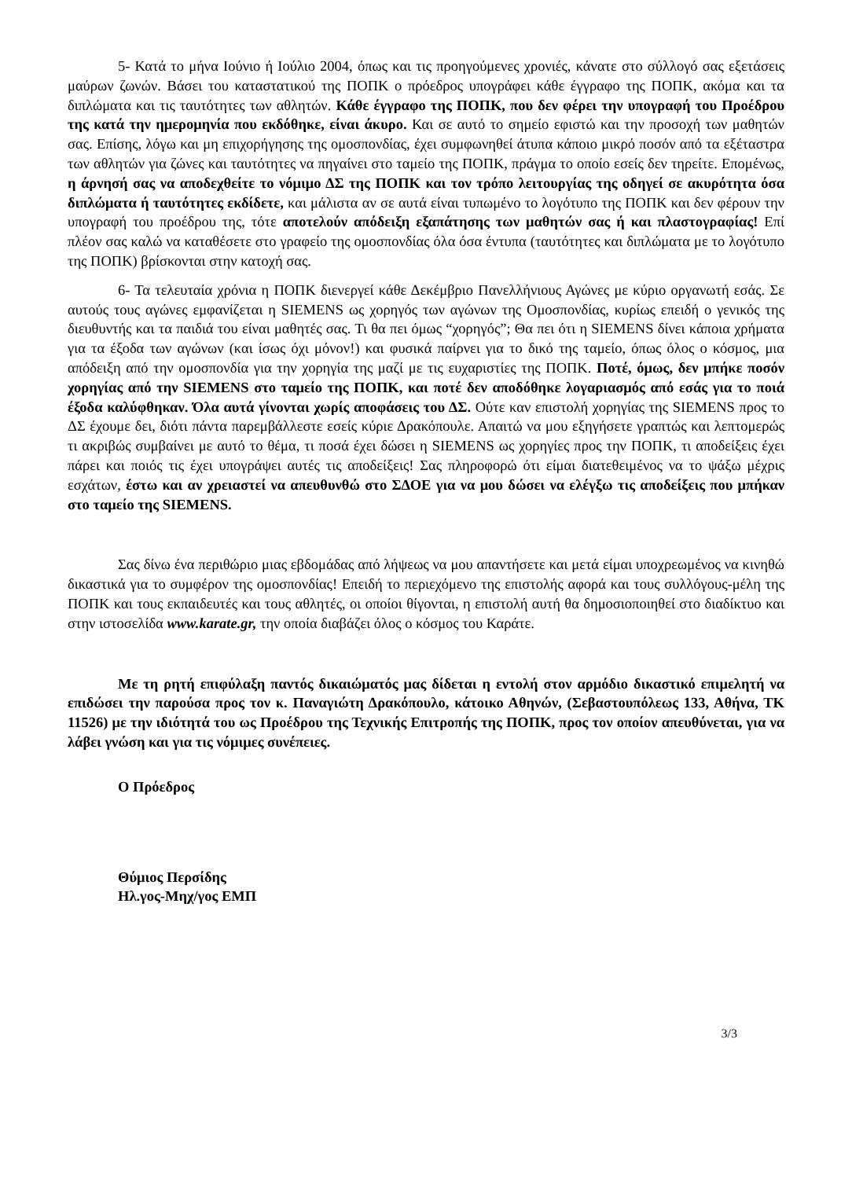5- Κατά το μήνα Ιούνιο ή Ιούλιο 2004, όπως και τις προηγούμενες χρονιές, κάνατε στο σύλλογό σας εξετάσεις μαύρων ζωνών. Βάσει του καταστατικού της ΠΟΠΚ ο πρόεδρος υπογράφει κάθε έγγραφο της ΠΟΠΚ, ακόμα και τα διπλώματα και τις ταυτότητες των αθλητών. Κάθε έγγραφο της ΠΟΠΚ, που δεν φέρει την υπογραφή του Προέδρου της κατά την ημερομηνία που εκδόθηκε, είναι άκυρο. Και σε αυτό το σημείο εφιστώ και την προσοχή των μαθητών σας. Επίσης, λόγω και μη επιχορήγησης της ομοσπονδίας, έχει συμφωνηθεί άτυπα κάποιο μικρό ποσόν από τα εξέταστρα των αθλητών για ζώνες και ταυτότητες να πηγαίνει στο ταμείο της ΠΟΠΚ, πράγμα το οποίο εσείς δεν τηρείτε. Επομένως, η άρνησή σας να αποδεχθείτε το νόμιμο ΔΣ της ΠΟΠΚ και τον τρόπο λειτουργίας της οδηγεί σε ακυρότητα όσα διπλώματα ή ταυτότητες εκδίδετε, και μάλιστα αν σε αυτά είναι τυπωμένο το λογότυπο της ΠΟΠΚ και δεν φέρουν την υπογραφή του προέδρου της, τότε αποτελούν απόδειξη εξαπάτησης των μαθητών σας ή και πλαστογραφίας! Επί πλέον σας καλώ να καταθέσετε στο γραφείο της ομοσπονδίας όλα όσα έντυπα (ταυτότητες και διπλώματα με το λογότυπο της ΠΟΠΚ) βρίσκονται στην κατοχή σας.
6- Τα τελευταία χρόνια η ΠΟΠΚ διενεργεί κάθε Δεκέμβριο Πανελλήνιους Αγώνες με κύριο οργανωτή εσάς. Σε αυτούς τους αγώνες εμφανίζεται η SIEMENS ως χορηγός των αγώνων της Ομοσπονδίας, κυρίως επειδή ο γενικός της διευθυντής και τα παιδιά του είναι μαθητές σας. Τι θα πει όμως “χορηγός”; Θα πει ότι η SIEMENS δίνει κάποια χρήματα για τα έξοδα των αγώνων (και ίσως όχι μόνον!) και φυσικά παίρνει για το δικό της ταμείο, όπως όλος ο κόσμος, μια απόδειξη από την ομοσπονδία για την χορηγία της μαζί με τις ευχαριστίες της ΠΟΠΚ. Ποτέ, όμως, δεν μπήκε ποσόν χορηγίας από την SIEMENS στο ταμείο της ΠΟΠΚ, και ποτέ δεν αποδόθηκε λογαριασμός από εσάς για το ποιά έξοδα καλύφθηκαν. Όλα αυτά γίνονται χωρίς αποφάσεις του ΔΣ. Ούτε καν επιστολή χορηγίας της SIEMENS προς το ΔΣ έχουμε δει, διότι πάντα παρεμβάλλεστε εσείς κύριε Δρακόπουλε. Απαιτώ να μου εξηγήσετε γραπτώς και λεπτομερώς τι ακριβώς συμβαίνει με αυτό το θέμα, τι ποσά έχει δώσει η SIEMENS ως χορηγίες προς την ΠΟΠΚ, τι αποδείξεις έχει πάρει και ποιός τις έχει υπογράψει αυτές τις αποδείξεις! Σας πληροφορώ ότι είμαι διατεθειμένος να το ψάξω μέχρις εσχάτων, έστω και αν χρειαστεί να απευθυνθώ στο ΣΔΟΕ για να μου δώσει να ελέγξω τις αποδείξεις που μπήκαν στο ταμείο της SIEMENS.
Σας δίνω ένα περιθώριο μιας εβδομάδας από λήψεως να μου απαντήσετε και μετά είμαι υποχρεωμένος να κινηθώ δικαστικά για το συμφέρον της ομοσπονδίας! Επειδή το περιεχόμενο της επιστολής αφορά και τους συλλόγους-μέλη της ΠΟΠΚ και τους εκπαιδευτές και τους αθλητές, οι οποίοι θίγονται, η επιστολή αυτή θα δημοσιοποιηθεί στο διαδίκτυο και στην ιστοσελίδα www.karate.gr, την οποία διαβάζει όλος ο κόσμος του Καράτε.
Με τη ρητή επιφύλαξη παντός δικαιώματός μας δίδεται η εντολή στον αρμόδιο δικαστικό επιμελητή να επιδώσει την παρούσα προς τον κ. Παναγιώτη Δρακόπουλο, κάτοικο Αθηνών, (Σεβαστουπόλεως 133, Αθήνα, ΤΚ 11526) με την ιδιότητά του ως Προέδρου της Τεχνικής Επιτροπής της ΠΟΠΚ, προς τον οποίον απευθύνεται, για να λάβει γνώση και για τις νόμιμες συνέπειες.
Ο Πρόεδρος
Θύμιος Περσίδης
Ηλ.γος-Μηχ/γος ΕΜΠ
3/3